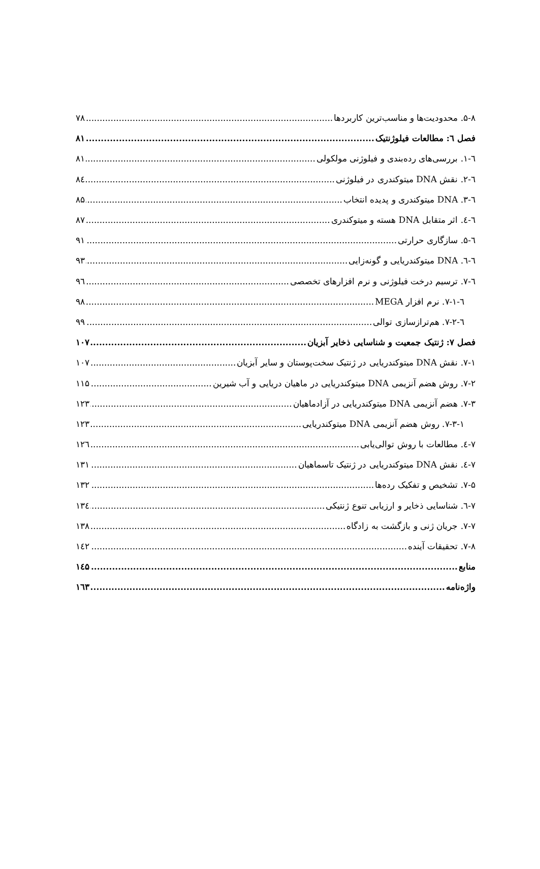۵-۸. محدودیت‌ها و مناسب‌ترین کاربردها ۷۸
فصل ٦: مطالعات فیلوژنتیک ۸۱
٦-۱. بررسی‌های رده‌بندی و فیلوژنی مولکولی ۸۱
٦-۲. نقش DNA میتوکندری در فیلوژنی ۸٤
٦-۳. DNA میتوکندری و پدیده انتخاب ۸۵
٦-٤. اثر متقابل DNA هسته و میتوکندری ۸۷
٦-۵. سازگاری حرارتی ۹۱
٦-٦. DNA میتوکندریایی و گونه‌زایی ۹۳
٦-۷. ترسیم درخت فیلوژنی و نرم افزارهای تخصصی ۹٦
٦-۷-۱. نرم افزار MEGA ۹۸
٦-۷-۲. هم‌ترازسازی توالی ۹۹
فصل ۷: ژنتیک جمعیت و شناسایی ذخایر آبزیان ۱۰۷
۷-۱. نقش DNA میتوکندریایی در ژنتیک سخت‌پوستان و سایر آبزیان ۱۰۷
۷-۲. روش هضم آنزیمی DNA میتوکندریایی در ماهیان دریایی و آب شیرین ۱۱۵
۷-۳. هضم آنزیمی DNA میتوکندریایی در آزادماهیان ۱۲۳
۷-۳-۱. روش هضم آنزیمی DNA میتوکندریایی ۱۲۳
۷-٤. مطالعات با روش توالی‌یابی ۱۲٦
۷-٤. نقش DNA میتوکندریایی در ژنتیک تاسماهیان ۱۳۱
۷-۵. تشخیص و تفکیک رده‌ها ۱۳۲
۷-٦. شناسایی ذخایر و ارزیابی تنوع ژنتیکی ۱۳٤
۷-۷. جریان ژنی و بازگشت به زادگاه ۱۳۸
۷-۸. تحقیقات آینده ۱٤۲
منابع ۱٤۵
واژه‌نامه ۱٦۳